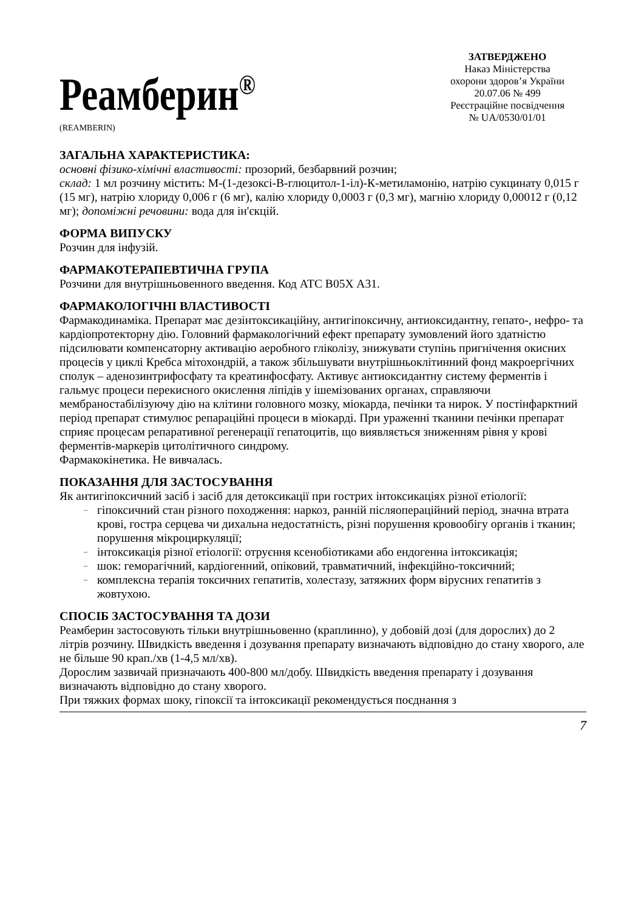Реамберин<sup>®</sup>
(REAMBERIN)
ЗАТВЕРДЖЕНО
Наказ Міністерства
охорони здоров’я України
20.07.06 № 499
Реєстраційне посвідчення
№ UA/0530/01/01
ЗАГАЛЬНА ХАРАКТЕРИСТИКА:
основні фізико-хімічні властивості: прозорий, безбарвний розчин;
склад: 1 мл розчину містить: М-(1-дезоксі-В-глюцитол-1-іл)-К-метиламонію, натрію сукцинату 0,015 г (15 мг), натрію хлориду 0,006 г (6 мг), калію хлориду 0,0003 г (0,3 мг), магнію хлориду 0,00012 г (0,12 мг); допоміжні речовини: вода для ін'єкцій.
ФОРМА ВИПУСКУ
Розчин для інфузій.
ФАРМАКОТЕРАПЕВТИЧНА ГРУПА
Розчини для внутрішньовенного введення. Код АТС В05Х А31.
ФАРМАКОЛОГІЧНІ ВЛАСТИВОСТІ
Фармакодинаміка. Препарат має дезінтоксикаційну, антигіпоксичну, антиоксидантну, гепато-, нефро- та кардіопротекторну дію. Головний фармакологічний ефект препарату зумовлений його здатністю підсилювати компенсаторну активацію аеробного гліколізу, знижувати ступінь пригнічення окисних процесів у циклі Кребса мітохондрій, а також збільшувати внутрішньоклітинний фонд макроергічних сполук – аденозинтрифосфату та креатинфосфату. Активує антиоксидантну систему ферментів і гальмує процеси перекисного окислення ліпідів у ішемізованих органах, справляючи мембраностабілізуючу дію на клітини головного мозку, міокарда, печінки та нирок. У постінфарктний період препарат стимулює репараційні процеси в міокарді. При ураженні тканини печінки препарат сприяє процесам репаративної регенерації гепатоцитів, що виявляється зниженням рівня у крові ферментів-маркерів цитолітичного синдрому.
Фармакокінетика. Не вивчалась.
ПОКАЗАННЯ ДЛЯ ЗАСТОСУВАННЯ
Як антигіпоксичний засіб і засіб для детоксикації при гострих інтоксикаціях різної етіології:
– гіпоксичний стан різного походження: наркоз, ранній післяопераційний період, значна втрата крові, гостра серцева чи дихальна недостатність, різні порушення кровообігу органів і тканин; порушення мікроциркуляції;
– інтоксикація різної етіології: отруєння ксенобіотиками або ендогенна інтоксикація;
– шок: геморагічний, кардіогенний, опіковий, травматичний, інфекційно-токсичний;
– комплексна терапія токсичних гепатитів, холестазу, затяжних форм вірусних гепатитів з жовтухою.
СПОСІБ ЗАСТОСУВАННЯ ТА ДОЗИ
Реамберин застосовують тільки внутрішньовенно (краплинно), у добовій дозі (для дорослих) до 2 літрів розчину. Швидкість введення і дозування препарату визначають відповідно до стану хворого, але не більше 90 крап./хв (1-4,5 мл/хв).
Дорослим зазвичай призначають 400-800 мл/добу. Швидкість введення препарату і дозування визначають відповідно до стану хворого.
При тяжких формах шоку, гіпоксії та інтоксикації рекомендується поєднання з
7